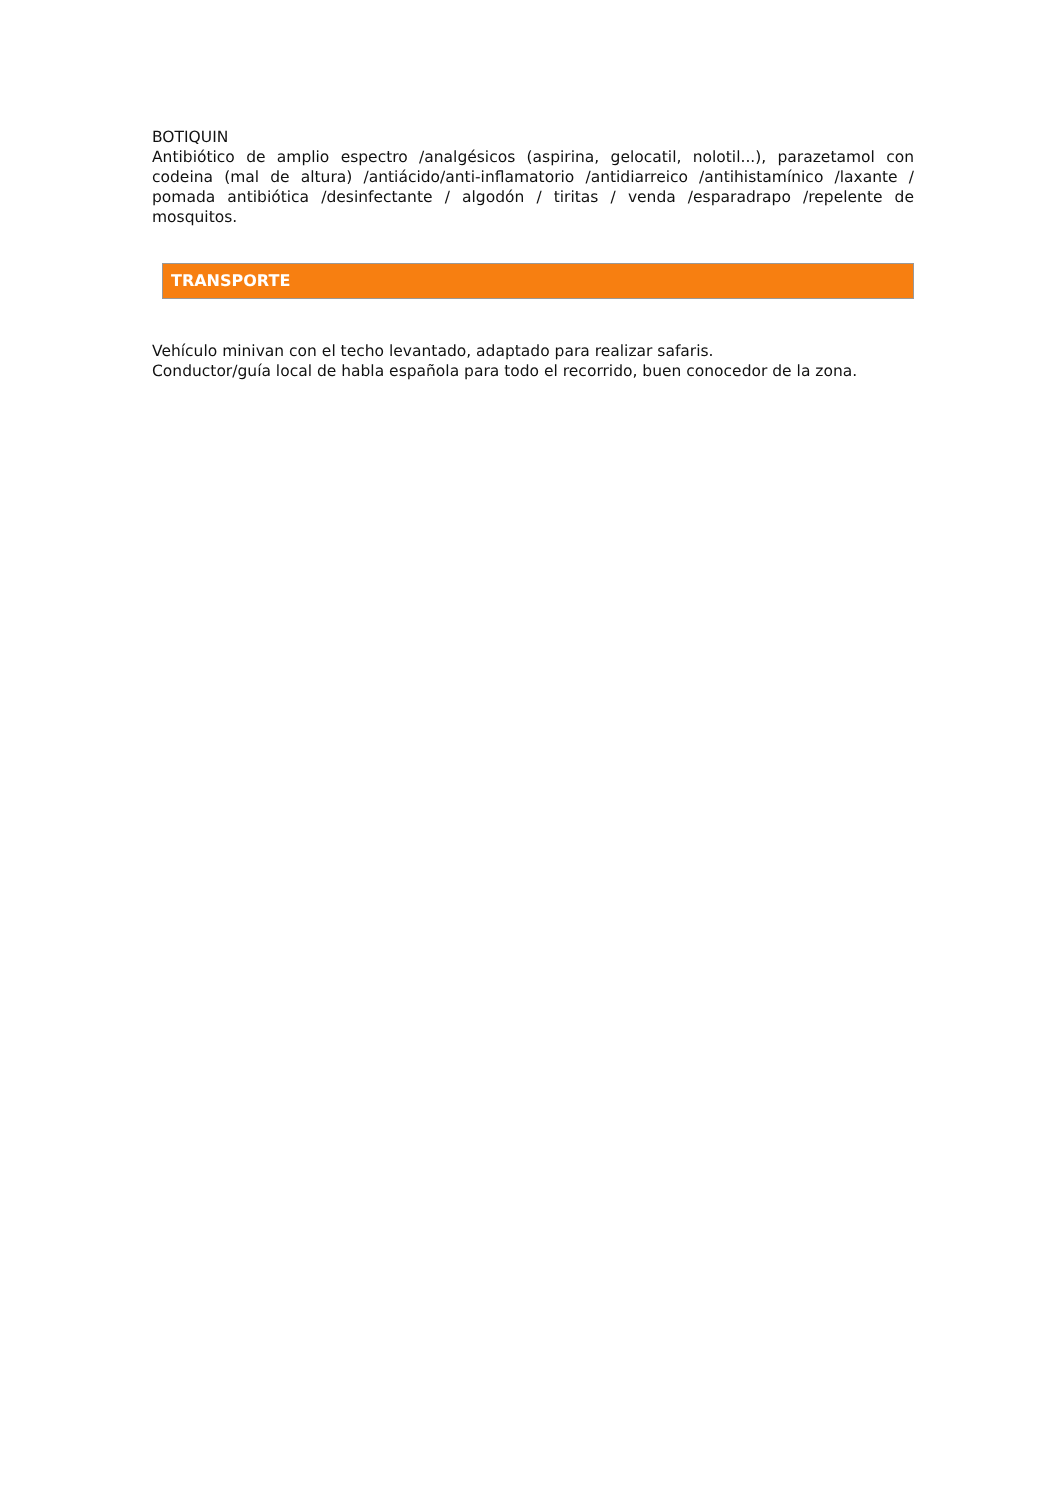BOTIQUIN
Antibiótico de amplio espectro /analgésicos (aspirina, gelocatil, nolotil...), parazetamol con codeina (mal de altura) /antiácido/anti-inflamatorio /antidiarreico /antihistamínico /laxante / pomada antibiótica /desinfectante / algodón / tiritas / venda /esparadrapo /repelente de mosquitos.
TRANSPORTE
Vehículo minivan con el techo levantado, adaptado para realizar safaris.
Conductor/guía local de habla española para todo el recorrido, buen conocedor de la zona.